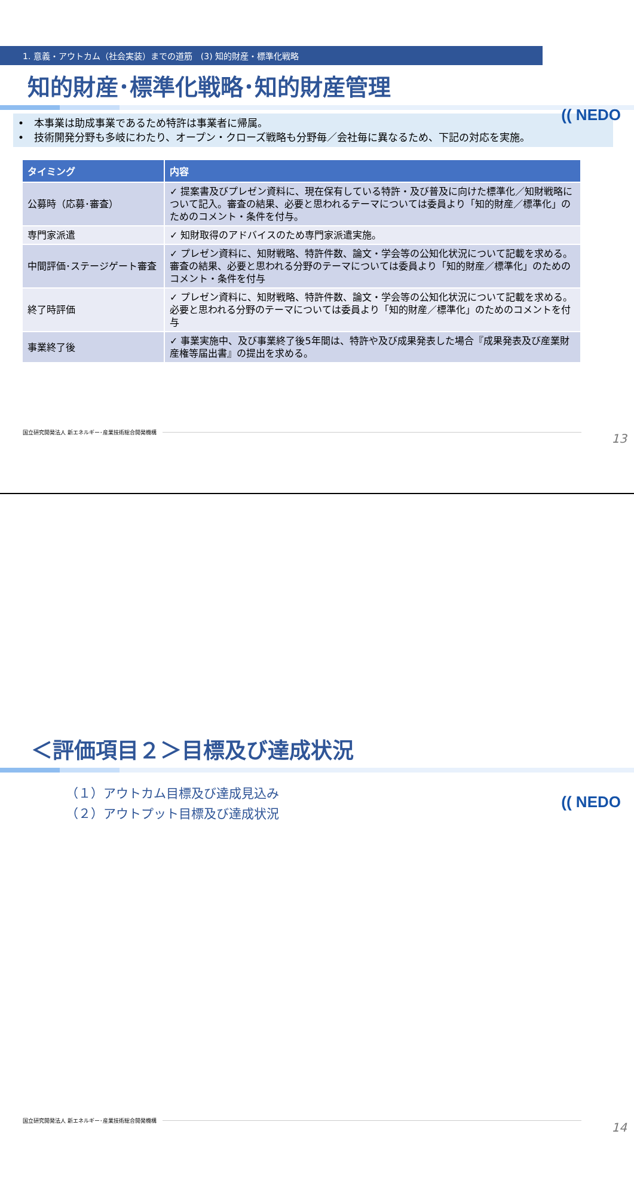1. 意義・アウトカム（社会実装）までの道筋　(3) 知的財産・標準化戦略
(( NEDO
知的財産･標準化戦略･知的財産管理
•　本事業は助成事業であるため特許は事業者に帰属。
•　技術開発分野も多岐にわたり、オープン・クローズ戦略も分野毎／会社毎に異なるため、下記の対応を実施。
| タイミング | 内容 |
| --- | --- |
| 公募時（応募･審査） | ✓ 提案書及びプレゼン資料に、現在保有している特許・及び普及に向けた標準化／知財戦略について記入。審査の結果、必要と思われるテーマについては委員より「知的財産／標準化」のためのコメント・条件を付与。 |
| 専門家派遣 | ✓ 知財取得のアドバイスのため専門家派遣実施。 |
| 中間評価･ステージゲート審査 | ✓ プレゼン資料に、知財戦略、特許件数、論文・学会等の公知化状況について記載を求める。審査の結果、必要と思われる分野のテーマについては委員より「知的財産／標準化」のためのコメント・条件を付与 |
| 終了時評価 | ✓ プレゼン資料に、知財戦略、特許件数、論文・学会等の公知化状況について記載を求める。必要と思われる分野のテーマについては委員より「知的財産／標準化」のためのコメントを付与 |
| 事業終了後 | ✓ 事業実施中、及び事業終了後5年間は、特許や及び成果発表した場合『成果発表及び産業財産権等届出書』の提出を求める。 |
国立研究開発法人 新エネルギー･産業技術総合開発機構 13
(( NEDO
＜評価項目２＞目標及び達成状況
（１）アウトカム目標及び達成見込み
（２）アウトプット目標及び達成状況
国立研究開発法人 新エネルギー･産業技術総合開発機構
14